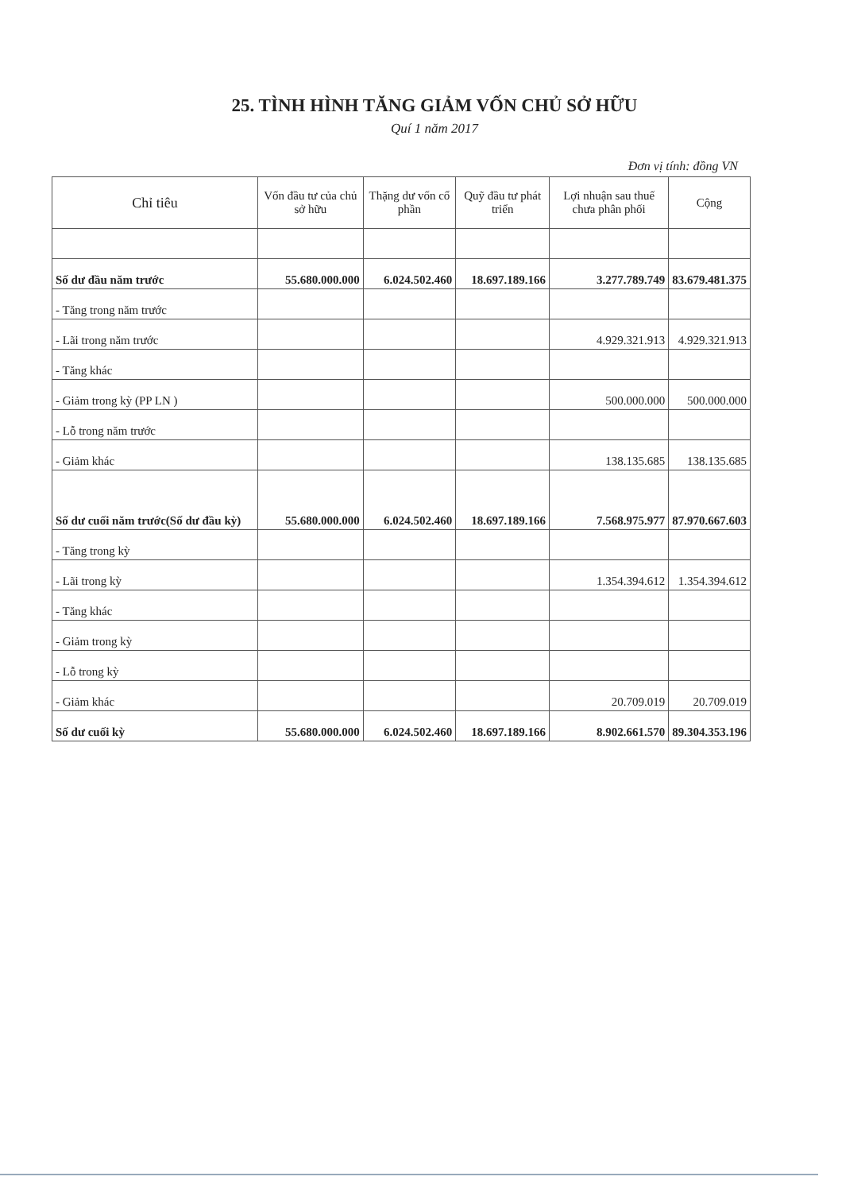25. TÌNH HÌNH TĂNG GIẢM VỐN CHỦ SỞ HỮU
Quí 1 năm 2017
Đơn vị tính: đồng VN
| Chỉ tiêu | Vốn đầu tư của chủ sở hữu | Thặng dư vốn cổ phần | Quỹ đầu tư phát triển | Lợi nhuận sau thuế chưa phân phối | Cộng |
| --- | --- | --- | --- | --- | --- |
| Số dư đầu năm trước | 55.680.000.000 | 6.024.502.460 | 18.697.189.166 | 3.277.789.749 | 83.679.481.375 |
| - Tăng trong năm trước | | | | | |
| - Lãi trong năm trước | | | | 4.929.321.913 | 4.929.321.913 |
| - Tăng khác | | | | | |
| - Giảm trong kỳ (PP LN ) | | | | 500.000.000 | 500.000.000 |
| - Lỗ trong năm trước | | | | | |
| - Giảm khác | | | | 138.135.685 | 138.135.685 |
| Số dư cuối năm trước(Số dư đầu kỳ) | 55.680.000.000 | 6.024.502.460 | 18.697.189.166 | 7.568.975.977 | 87.970.667.603 |
| - Tăng trong kỳ | | | | | |
| - Lãi trong kỳ | | | | 1.354.394.612 | 1.354.394.612 |
| - Tăng khác | | | | | |
| - Giảm trong kỳ | | | | | |
| - Lỗ trong kỳ | | | | | |
| - Giảm khác | | | | 20.709.019 | 20.709.019 |
| Số dư cuối kỳ | 55.680.000.000 | 6.024.502.460 | 18.697.189.166 | 8.902.661.570 | 89.304.353.196 |